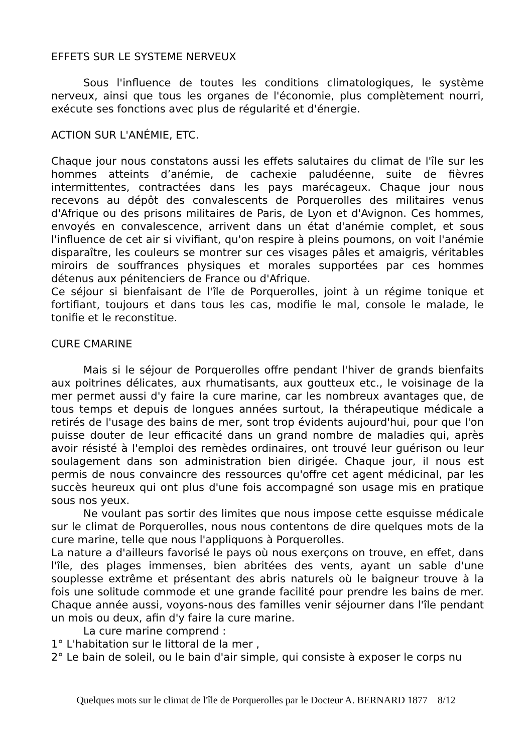EFFETS SUR LE SYSTEME NERVEUX
Sous l'influence de toutes les conditions climatologiques, le système nerveux, ainsi que tous les organes de l'économie, plus complètement nourri, exécute ses fonctions avec plus de régularité et d'énergie.
ACTION SUR L'ANÉMIE, ETC.
Chaque jour nous constatons aussi les effets salutaires du climat de l'île sur les hommes atteints d’anémie, de cachexie paludéenne, suite de fièvres intermittentes, contractées dans les pays marécageux. Chaque jour nous recevons au dépôt des convalescents de Porquerolles des militaires venus d'Afrique ou des prisons militaires de Paris, de Lyon et d'Avignon. Ces hommes, envoyés en convalescence, arrivent dans un état d'anémie complet, et sous l'influence de cet air si vivifiant, qu'on respire à pleins poumons, on voit l'anémie disparaître, les couleurs se montrer sur ces visages pâles et amaigris, véritables miroirs de souffrances physiques et morales supportées par ces hommes détenus aux pénitenciers de France ou d'Afrique.
Ce séjour si bienfaisant de l'île de Porquerolles, joint à un régime tonique et fortifiant, toujours et dans tous les cas, modifie le mal, console le malade, le tonifie et le reconstitue.
CURE CMARINE
Mais si le séjour de Porquerolles offre pendant l'hiver de grands bienfaits aux poitrines délicates, aux rhumatisants, aux goutteux etc., le voisinage de la mer permet aussi d'y faire la cure marine, car les nombreux avantages que, de tous temps et depuis de longues années surtout, la thérapeutique médicale a retirés de l'usage des bains de mer, sont trop évidents aujourd'hui, pour que l'on puisse douter de leur efficacité dans un grand nombre de maladies qui, après avoir résisté à l'emploi des remèdes ordinaires, ont trouvé leur guérison ou leur soulagement dans son administration bien dirigée. Chaque jour, il nous est permis de nous convaincre des ressources qu'offre cet agent médicinal, par les succès heureux qui ont plus d'une fois accompagné son usage mis en pratique sous nos yeux.
Ne voulant pas sortir des limites que nous impose cette esquisse médicale sur le climat de Porquerolles, nous nous contentons de dire quelques mots de la cure marine, telle que nous l'appliquons à Porquerolles.
La nature a d'ailleurs favorisé le pays où nous exerçons on trouve, en effet, dans l'île, des plages immenses, bien abritées des vents, ayant un sable d'une souplesse extrême et présentant des abris naturels où le baigneur trouve à la fois une solitude commode et une grande facilité pour prendre les bains de mer. Chaque année aussi, voyons-nous des familles venir séjourner dans l'île pendant un mois ou deux, afin d'y faire la cure marine.
La cure marine comprend :
1° L'habitation sur le littoral de la mer ,
2° Le bain de soleil, ou le bain d'air simple, qui consiste à exposer le corps nu
Quelques mots sur le climat de l'île de Porquerolles par le Docteur A. BERNARD 1877 8/12